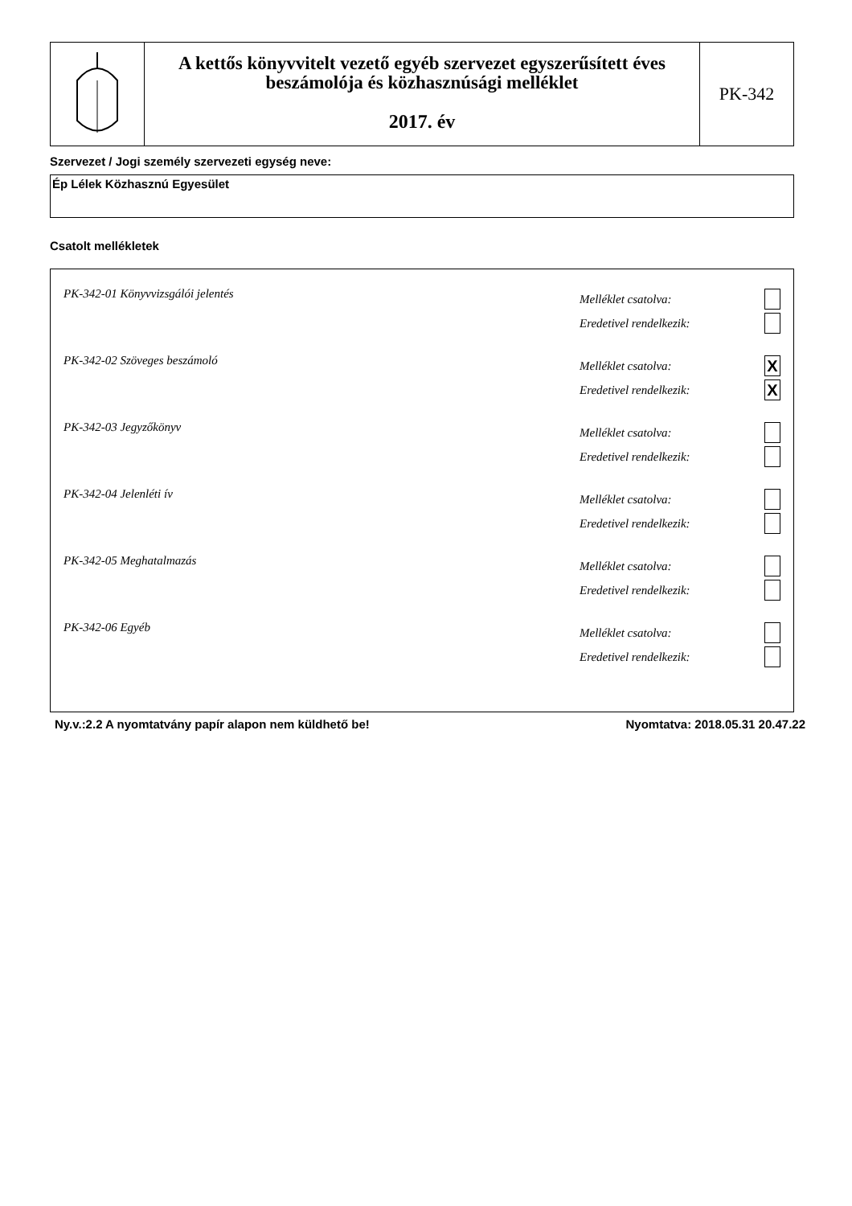A kettős könyvvitelt vezető egyéb szervezet egyszerűsített éves beszámolója és közhasznúsági melléklet
2017. év
PK-342
Szervezet / Jogi személy szervezeti egység neve:
Ép Lélek Közhasznú Egyesület
Csatolt mellékletek
PK-342-01 Könyvvizsgálói jelentés
Melléklet csatolva:
Eredetivel rendelkezik:
PK-342-02 Szöveges beszámoló
Melléklet csatolva: X
Eredetivel rendelkezik: X
PK-342-03 Jegyzőkönyv
Melléklet csatolva:
Eredetivel rendelkezik:
PK-342-04 Jelenléti ív
Melléklet csatolva:
Eredetivel rendelkezik:
PK-342-05 Meghatalmazás
Melléklet csatolva:
Eredetivel rendelkezik:
PK-342-06 Egyéb
Melléklet csatolva:
Eredetivel rendelkezik:
Ny.v.:2.2 A nyomtatvány papír alapon nem küldhető be! Nyomtatva: 2018.05.31 20.47.22